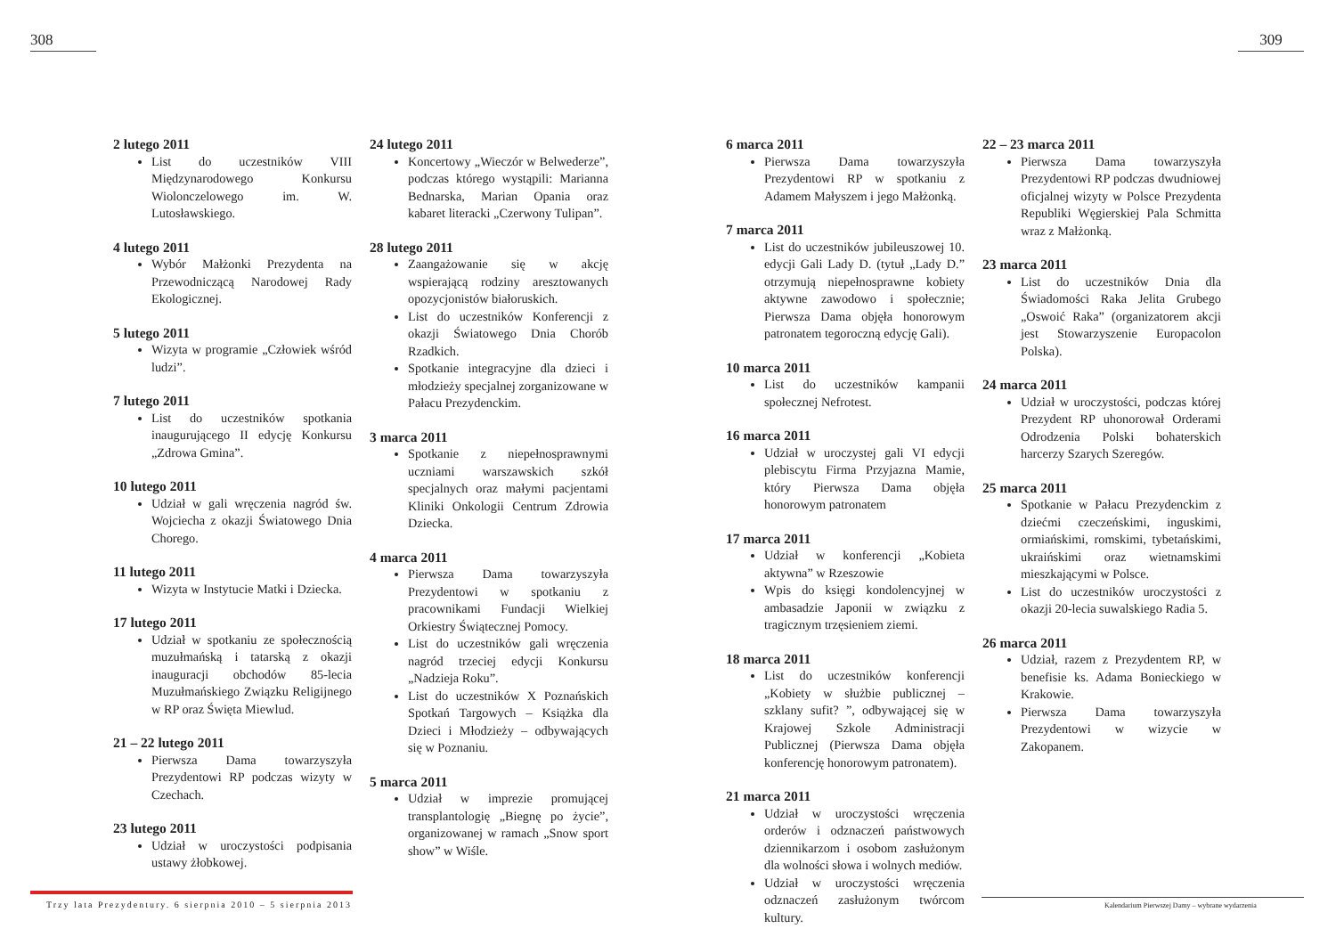308
2 lutego 2011
List do uczestników VIII Międzynarodowego Konkursu Wiolonczelowego im. W. Lutosławskiego.
4 lutego 2011
Wybór Małżonki Prezydenta na Przewodniczącą Narodowej Rady Ekologicznej.
5 lutego 2011
Wizyta w programie „Człowiek wśród ludzi”.
7 lutego 2011
List do uczestników spotkania inaugurującego II edycję Konkursu „Zdrowa Gmina”.
10 lutego 2011
Udział w gali wręczenia nagród św. Wojciecha z okazji Światowego Dnia Chorego.
11 lutego 2011
Wizyta w Instytucie Matki i Dziecka.
17 lutego 2011
Udział w spotkaniu ze społecznością muzułmańską i tatarską z okazji inauguracji obchodów 85-lecia Muzułmańskiego Związku Religijnego w RP oraz Święta Miewlud.
21 – 22 lutego 2011
Pierwsza Dama towarzyszyła Prezydentowi RP podczas wizyty w Czechach.
23 lutego 2011
Udział w uroczystości podpisania ustawy żłobkowej.
24 lutego 2011
Koncertowy „Wieczór w Belwederze”, podczas którego wystąpili: Marianna Bednarska, Marian Opania oraz kabaret literacki „Czerwony Tulipan”.
28 lutego 2011
Zaangażowanie się w akcję wspierającą rodziny aresztowanych opozycjonistów białoruskich.
List do uczestników Konferencji z okazji Światowego Dnia Chorób Rzadkich.
Spotkanie integracyjne dla dzieci i młodzieży specjalnej zorganizowane w Pałacu Prezydenckim.
3 marca 2011
Spotkanie z niepełnosprawnymi uczniami warszawskich szkół specjalnych oraz małymi pacjentami Kliniki Onkologii Centrum Zdrowia Dziecka.
4 marca 2011
Pierwsza Dama towarzyszyła Prezydentowi w spotkaniu z pracownikami Fundacji Wielkiej Orkiestry Świątecznej Pomocy.
List do uczestników gali wręczenia nagród trzeciej edycji Konkursu „Nadzieja Roku”.
List do uczestników X Poznańskich Spotkań Targowych – Książka dla Dzieci i Młodzieży – odbywających się w Poznaniu.
5 marca 2011
Udział w imprezie promującej transplantologię „Biegnę po życie”, organizowanej w ramach „Snow sport show” w Wiśle.
Trzy lata Prezydentury. 6 sierpnia 2010 – 5 sierpnia 2013
309
6 marca 2011
Pierwsza Dama towarzyszyła Prezydentowi RP w spotkaniu z Adamem Małyszem i jego Małżonką.
7 marca 2011
List do uczestników jubileuszowej 10. edycji Gali Lady D. (tytuł „Lady D.” otrzymują niepełnosprawne kobiety aktywne zawodowo i społecznie; Pierwsza Dama objęła honorowym patronatem tegoroczną edycję Gali).
10 marca 2011
List do uczestników kampanii społecznej Nefrotest.
16 marca 2011
Udział w uroczystej gali VI edycji plebiscytu Firma Przyjazna Mamie, który Pierwsza Dama objęła honorowym patronatem
17 marca 2011
Udział w konferencji „Kobieta aktywna” w Rzeszowie
Wpis do księgi kondolencyjnej w ambasadzie Japonii w związku z tragicznym trzęsieniem ziemi.
18 marca 2011
List do uczestników konferencji „Kobiety w służbie publicznej – szklany sufit? ”, odbywającej się w Krajowej Szkole Administracji Publicznej (Pierwsza Dama objęła konferencję honorowym patronatem).
21 marca 2011
Udział w uroczystości wręczenia orderów i odznaczeń państwowych dziennikarzom i osobom zasłużonym dla wolności słowa i wolnych mediów.
Udział w uroczystości wręczenia odznaczeń zasłużonym twórcom kultury.
22 – 23 marca 2011
Pierwsza Dama towarzyszyła Prezydentowi RP podczas dwudniowej oficjalnej wizyty w Polsce Prezydenta Republiki Węgierskiej Pala Schmitta wraz z Małżonką.
23 marca 2011
List do uczestników Dnia dla Świadomości Raka Jelita Grubego „Oswoić Raka” (organizatorem akcji jest Stowarzyszenie Europacolon Polska).
24 marca 2011
Udział w uroczystości, podczas której Prezydent RP uhonorował Orderami Odrodzenia Polski bohaterskich harcerzy Szarych Szeregów.
25 marca 2011
Spotkanie w Pałacu Prezydenckim z dziećmi czeczeńskimi, inguskimi, ormiańskimi, romskimi, tybetańskimi, ukraińskimi oraz wietnamskimi mieszkającymi w Polsce.
List do uczestników uroczystości z okazji 20-lecia suwalskiego Radia 5.
26 marca 2011
Udział, razem z Prezydentem RP, w benefisie ks. Adama Bonieckiego w Krakowie.
Pierwsza Dama towarzyszyła Prezydentowi w wizycie w Zakopanem.
Kalendarium Pierwszej Damy – wybrane wydarzenia